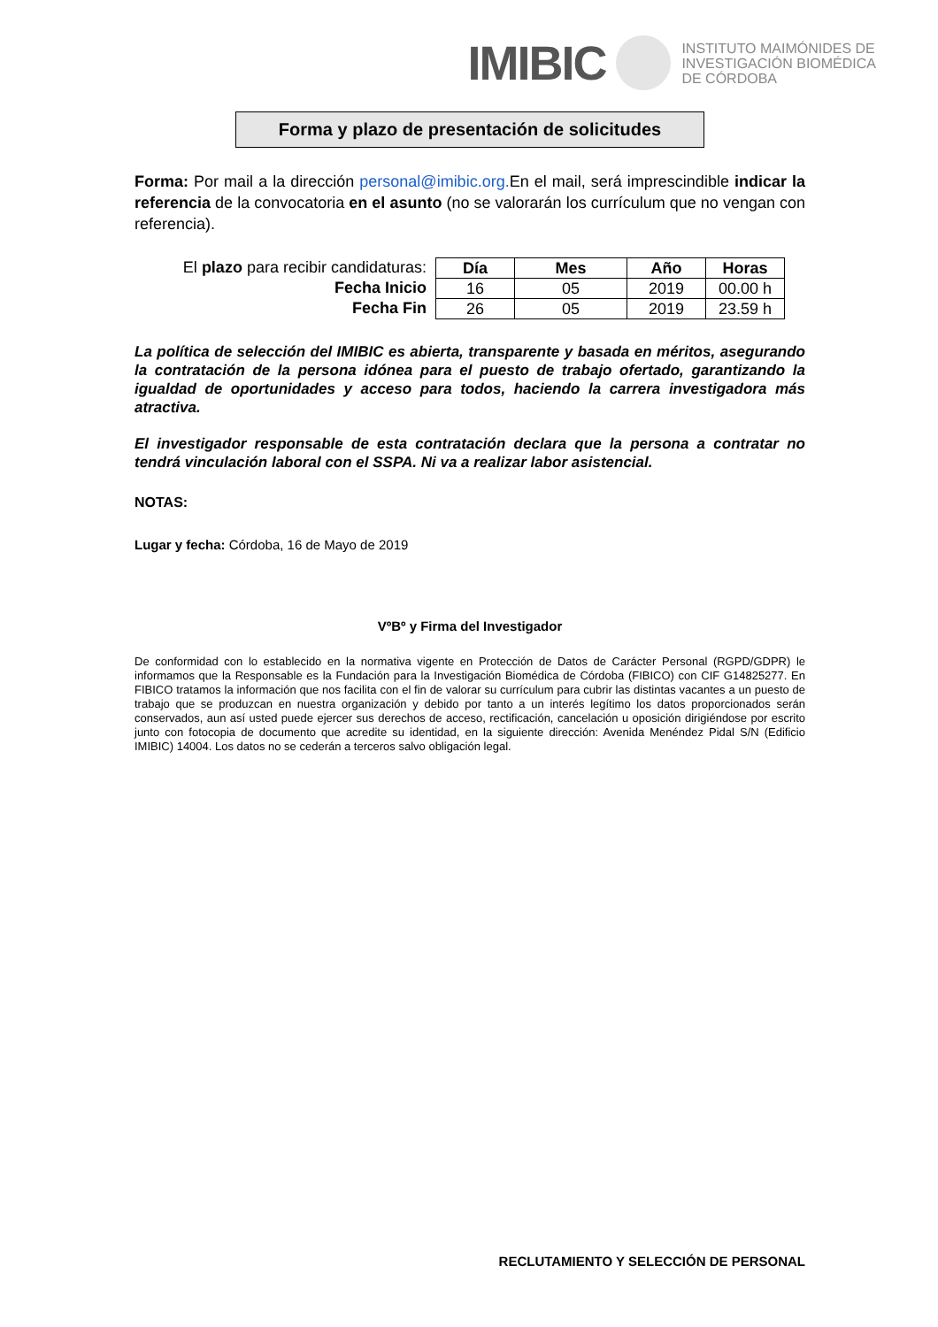IMIBIC INSTITUTO MAIMÓNIDES DE
INVESTIGACIÓN BIOMÉDICA
DE CÓRDOBA
Forma y plazo de presentación de solicitudes
Forma: Por mail a la dirección personal@imibic.org. En el mail, será imprescindible indicar la referencia de la convocatoria en el asunto (no se valorarán los currículum que no vengan con referencia).
El plazo para recibir candidaturas:
Fecha Inicio
Fecha Fin
| Día | Mes | Año | Horas |
| --- | --- | --- | --- |
| 16 | 05 | 2019 | 00.00 h |
| 26 | 05 | 2019 | 23.59 h |
La política de selección del IMIBIC es abierta, transparente y basada en méritos, asegurando la contratación de la persona idónea para el puesto de trabajo ofertado, garantizando la igualdad de oportunidades y acceso para todos, haciendo la carrera investigadora más atractiva.
El investigador responsable de esta contratación declara que la persona a contratar no tendrá vinculación laboral con el SSPA. Ni va a realizar labor asistencial.
NOTAS:
Lugar y fecha: Córdoba, 16 de Mayo de 2019
VºBº y Firma del Investigador
De conformidad con lo establecido en la normativa vigente en Protección de Datos de Carácter Personal (RGPD/GDPR) le informamos que la Responsable es la Fundación para la Investigación Biomédica de Córdoba (FIBICO) con CIF G14825277. En FIBICO tratamos la información que nos facilita con el fin de valorar su currículum para cubrir las distintas vacantes a un puesto de trabajo que se produzcan en nuestra organización y debido por tanto a un interés legítimo los datos proporcionados serán conservados, aun así usted puede ejercer sus derechos de acceso, rectificación, cancelación u oposición dirigiéndose por escrito junto con fotocopia de documento que acredite su identidad, en la siguiente dirección: Avenida Menéndez Pidal S/N (Edificio IMIBIC) 14004. Los datos no se cederán a terceros salvo obligación legal.
RECLUTAMIENTO Y SELECCIÓN DE PERSONAL